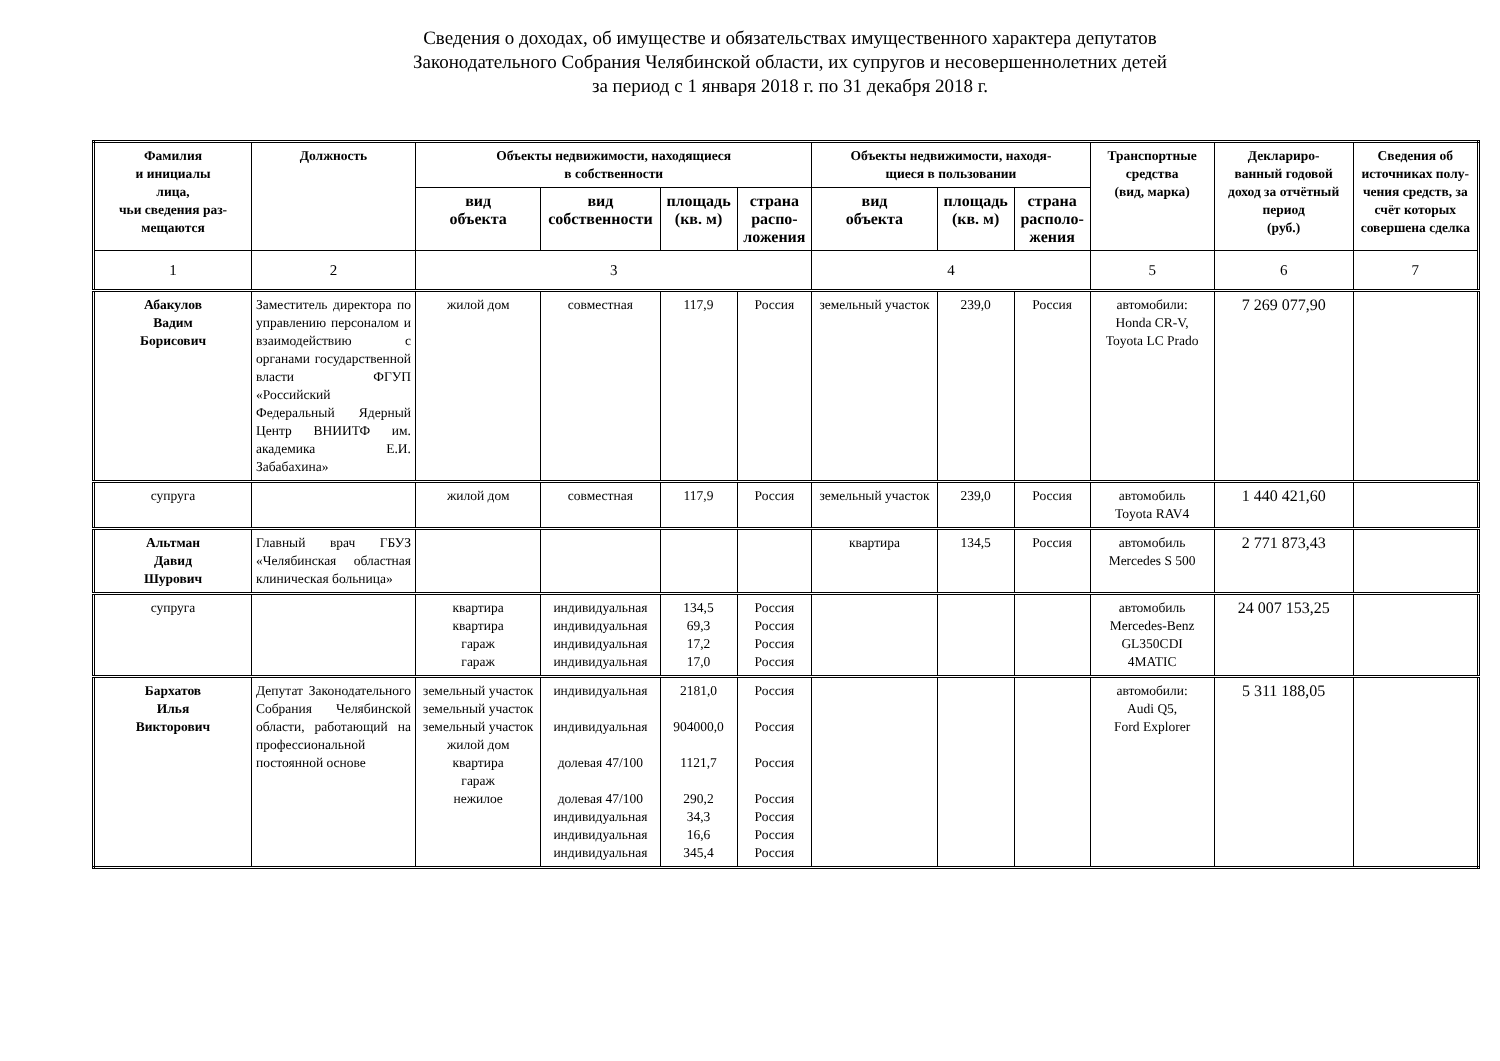Сведения о доходах, об имуществе и обязательствах имущественного характера депутатов
Законодательного Собрания Челябинской области, их супругов и несовершеннолетних детей
за период с 1 января 2018 г. по 31 декабря 2018 г.
| Фамилия и инициалы лица, чьи сведения раз- мещаются | Должность | Объекты недвижимости, находящиеся в собственности | | | | Объекты недвижимости, находя- щиеся в пользовании | | | Транспортные средства (вид, марка) | Деклариро- ванный годовой доход за отчётный период (руб.) | Сведения об источниках полу- чения средств, за счёт которых совершена сделка |
| --- | --- | --- | --- | --- | --- | --- | --- | --- | --- | --- | --- |
| | | вид объекта | вид собственности | площадь (кв. м) | страна распо- ложения | вид объекта | площадь (кв. м) | страна располо- жения | | | |
| 1 | 2 | 3 | | | | 4 | | | 5 | 6 | 7 |
| Абакулов Вадим Борисович | Заместитель директора по управлению персоналом и взаимодействию с органами государственной власти ФГУП «Российский Федеральный Ядерный Центр ВНИИТФ им. академика Е.И. Забабахина» | жилой дом | совместная | 117,9 | Россия | земельный участок | 239,0 | Россия | автомобили: Honda CR-V, Toyota LC Prado | 7 269 077,90 | |
| супруга | | жилой дом | совместная | 117,9 | Россия | земельный участок | 239,0 | Россия | автомобиль Toyota RAV4 | 1 440 421,60 | |
| Альтман Давид Шурович | Главный врач ГБУЗ «Челябинская областная клиническая больница» | | | | | квартира | 134,5 | Россия | автомобиль Mercedes S 500 | 2 771 873,43 | |
| супруга | | квартира квартира гараж гараж | индивидуальная индивидуальная индивидуальная индивидуальная | 134,5 69,3 17,2 17,0 | Россия Россия Россия Россия | | | | автомобиль Mercedes-Benz GL350CDI 4MATIC | 24 007 153,25 | |
| Бархатов Илья Викторович | Депутат Законодательного Собрания Челябинской области, работающий на профессиональной постоянной основе | земельный участок земельный участок земельный участок жилой дом квартира гараж нежилое | индивидуальная индивидуальная долевая 47/100 долевая 47/100 индивидуальная индивидуальная индивидуальная | 2181,0 904000,0 1121,7 290,2 34,3 16,6 345,4 | Россия Россия Россия Россия Россия Россия Россия | | | | автомобили: Audi Q5, Ford Explorer | 5 311 188,05 | |